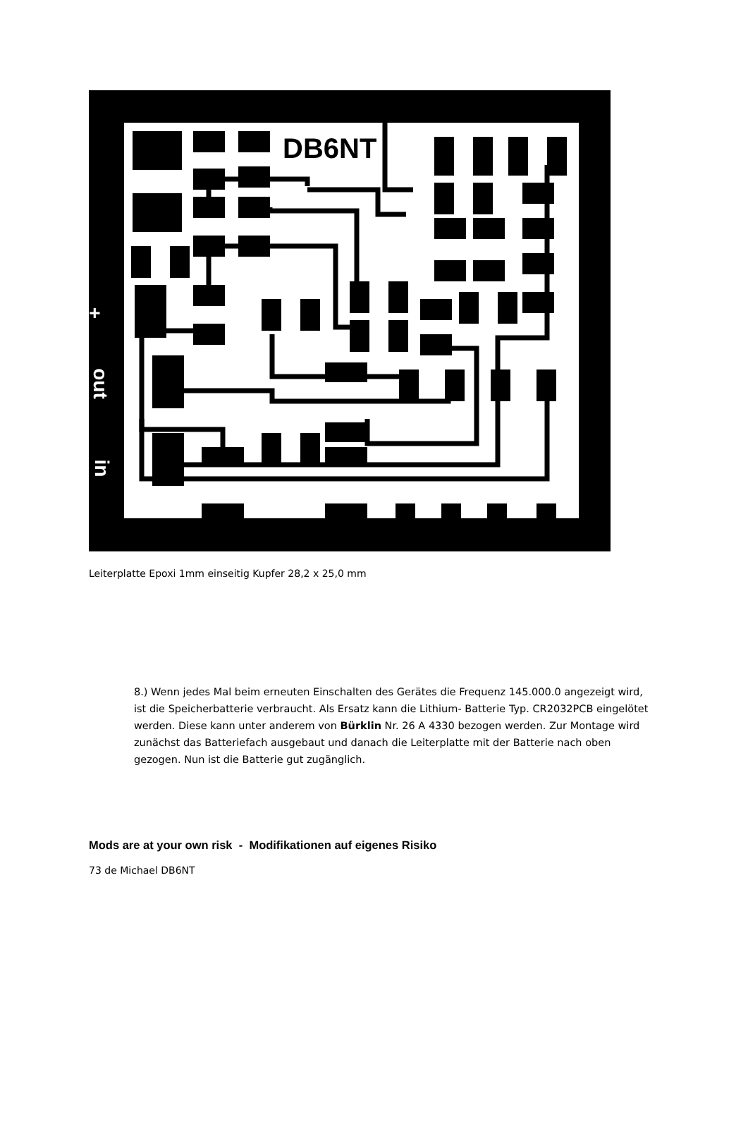DB6NT
+
out
in
Leiterplatte Epoxi 1mm einseitig Kupfer 28,2 x 25,0 mm
8.) Wenn jedes Mal beim erneuten Einschalten des Gerätes die Frequenz 145.000.0 angezeigt wird, ist die Speicherbatterie verbraucht. Als Ersatz kann die Lithium- Batterie Typ. CR2032PCB eingelötet werden. Diese kann unter anderem von Bürklin Nr. 26 A 4330 bezogen werden. Zur Montage wird zunächst das Batteriefach ausgebaut und danach die Leiterplatte mit der Batterie nach oben gezogen. Nun ist die Batterie gut zugänglich.
Mods are at your own risk - Modifikationen auf eigenes Risiko
73 de Michael DB6NT